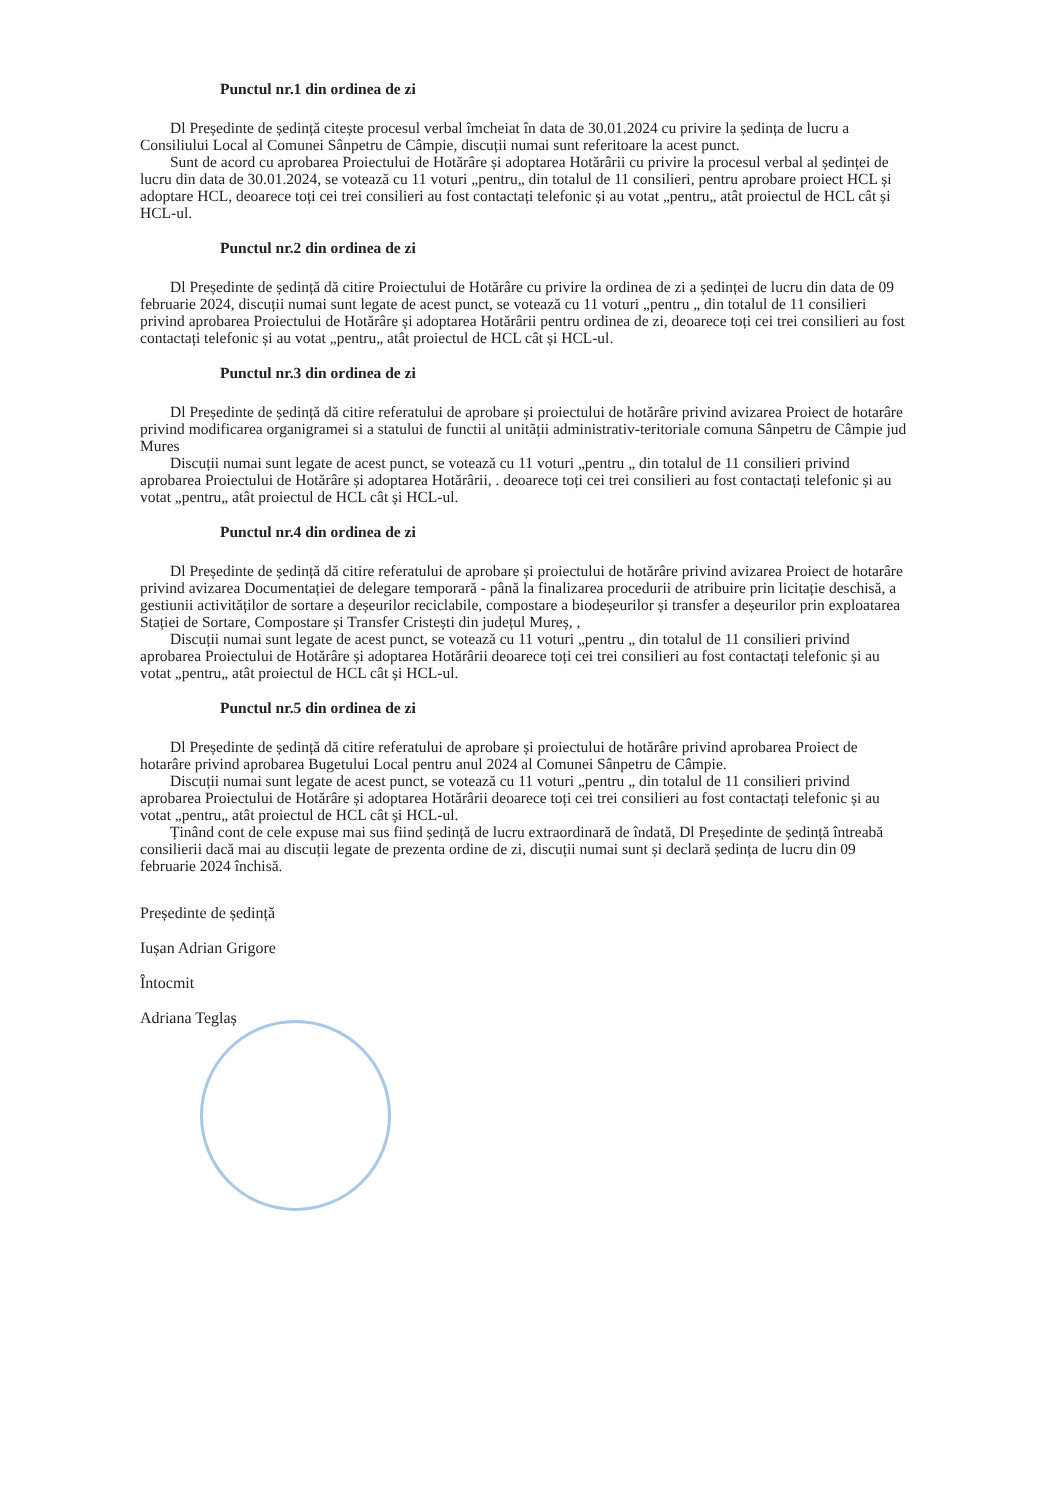Punctul nr.1 din ordinea de zi
Dl Președinte de ședință citește procesul verbal îmcheiat în data de 30.01.2024 cu privire la ședința de lucru a Consiliului Local al Comunei Sânpetru de Câmpie, discuții numai sunt referitoare la acest punct.
Sunt de acord cu aprobarea Proiectului de Hotărâre și adoptarea Hotărârii cu privire la procesul verbal al ședinței de lucru din data de 30.01.2024, se votează cu 11 voturi „pentru„ din totalul de 11 consilieri, pentru aprobare proiect HCL și adoptare HCL, deoarece toți cei trei consilieri au fost contactați telefonic și au votat „pentru„ atât proiectul de HCL cât și HCL-ul.
Punctul nr.2 din ordinea de zi
Dl Președinte de ședință dă citire Proiectului de Hotărâre cu privire la ordinea de zi a ședinței de lucru din data de 09 februarie 2024, discuții numai sunt legate de acest punct, se votează cu 11 voturi „pentru „ din totalul de 11 consilieri privind aprobarea Proiectului de Hotărâre și adoptarea Hotărârii pentru ordinea de zi, deoarece toți cei trei consilieri au fost contactați telefonic și au votat „pentru„ atât proiectul de HCL cât și HCL-ul.
Punctul nr.3 din ordinea de zi
Dl Președinte de ședință dă citire referatului de aprobare și proiectului de hotărâre privind avizarea Proiect de hotarâre privind modificarea organigramei si a statului de functii al unitãții administrativ-teritoriale comuna Sânpetru de Câmpie jud Mures
Discuții numai sunt legate de acest punct, se votează cu 11 voturi „pentru „ din totalul de 11 consilieri privind aprobarea Proiectului de Hotărâre și adoptarea Hotărârii, . deoarece toți cei trei consilieri au fost contactați telefonic și au votat „pentru„ atât proiectul de HCL cât și HCL-ul.
Punctul nr.4 din ordinea de zi
Dl Președinte de ședință dă citire referatului de aprobare și proiectului de hotărâre privind avizarea Proiect de hotarâre privind avizarea Documentației de delegare temporară - până la finalizarea procedurii de atribuire prin licitație deschisă, a gestiunii activităților de sortare a deșeurilor reciclabile, compostare a biodeșeurilor și transfer a deșeurilor prin exploatarea Stației de Sortare, Compostare și Transfer Cristești din județul Mureș, ,
Discuții numai sunt legate de acest punct, se votează cu 11 voturi „pentru „ din totalul de 11 consilieri privind aprobarea Proiectului de Hotărâre și adoptarea Hotărârii deoarece toți cei trei consilieri au fost contactați telefonic și au votat „pentru„ atât proiectul de HCL cât și HCL-ul.
Punctul nr.5 din ordinea de zi
Dl Președinte de ședință dă citire referatului de aprobare și proiectului de hotărâre privind aprobarea Proiect de hotarâre privind aprobarea Bugetului Local pentru anul 2024 al Comunei Sânpetru de Câmpie.
Discuții numai sunt legate de acest punct, se votează cu 11 voturi „pentru „ din totalul de 11 consilieri privind aprobarea Proiectului de Hotărâre și adoptarea Hotărârii deoarece toți cei trei consilieri au fost contactați telefonic și au votat „pentru„ atât proiectul de HCL cât și HCL-ul.
Ținând cont de cele expuse mai sus fiind ședință de lucru extraordinară de îndată, Dl Președinte de ședință întreabă consilierii dacă mai au discuții legate de prezenta ordine de zi, discuții numai sunt și declară ședința de lucru din 09 februarie 2024 închisă.
Președinte de ședință
Iușan Adrian Grigore
Întocmit
Adriana Teglaș